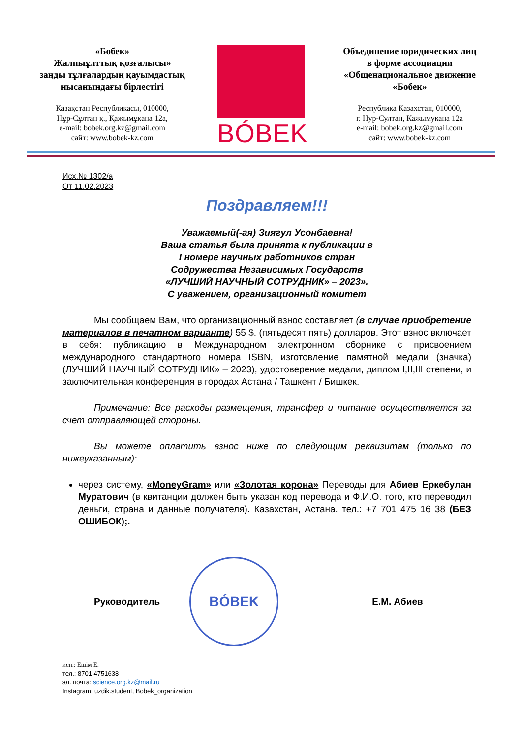«Бөбек»
Жалпыұлттық қозғалысы»
заңды тұлғалардың қауымдастық
нысанындағы бірлестігі
Қазақстан Республикасы, 010000,
Нұр-Сұлтан қ., Қажымұқана 12а,
e-mail: bobek.org.kz@gmail.com
сайт: www.bobek-kz.com
BÓBEK
Объединение юридических лиц
в форме ассоциации
«Общенациональное движение
«Бобек»
Республика Казахстан, 010000,
г. Нур-Султан, Кажымукана 12а
e-mail: bobek.org.kz@gmail.com
сайт: www.bobek-kz.com
Исх.№ 1302/а
От 11.02.2023
Поздравляем!!!
Уважаемый(-ая) Зиягул Усонбаевна!
Ваша статья была принята к публикации в
I номере научных работников стран
Содружества Независимых Государств
«ЛУЧШИЙ НАУЧНЫЙ СОТРУДНИК» – 2023».
С уважением, организационный комитет
Мы сообщаем Вам, что организационный взнос составляет (в случае приобретение материалов в печатном варианте) 55 $. (пятьдесят пять) долларов. Этот взнос включает в себя: публикацию в Международном электронном сборнике с присвоением международного стандартного номера ISBN, изготовление памятной медали (значка) (ЛУЧШИЙ НАУЧНЫЙ СОТРУДНИК» – 2023), удостоверение медали, диплом I,II,III степени, и заключительная конференция в городах Астана / Ташкент / Бишкек.
Примечание: Все расходы размещения, трансфер и питание осуществляется за счет отправляющей стороны.
Вы можете оплатить взнос ниже по следующим реквизитам (только по нижеуказанным):
через систему, «MoneyGram» или «Золотая корона» Переводы для Абиев Еркебулан Муратович (в квитанции должен быть указан код перевода и Ф.И.О. того, кто переводил деньги, страна и данные получателя). Казахстан, Астана. тел.: +7 701 475 16 38 (БЕЗ ОШИБОК);.
Руководитель
BÓBEK
Е.М. Абиев
исп.: Ешім Е.
тел.: 8701 4751638
эл. почта: science.org.kz@mail.ru
Instagram: uzdik.student, Bobek_organization